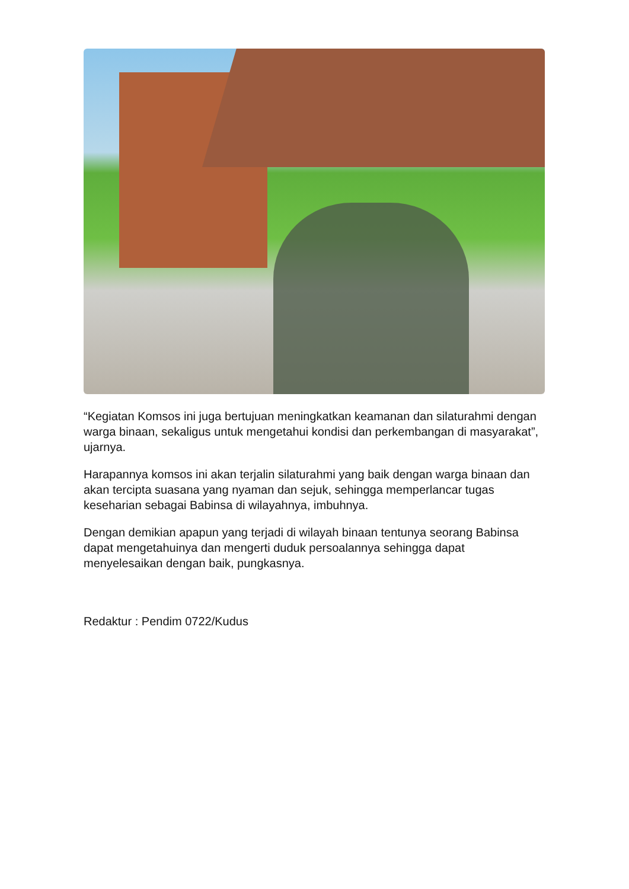“Kegiatan Komsos ini juga bertujuan meningkatkan keamanan dan silaturahmi dengan warga binaan, sekaligus untuk mengetahui kondisi dan perkembangan di masyarakat”, ujarnya.
Harapannya komsos ini akan terjalin silaturahmi yang baik dengan warga binaan dan akan tercipta suasana yang nyaman dan sejuk, sehingga memperlancar tugas keseharian sebagai Babinsa di wilayahnya, imbuhnya.
Dengan demikian apapun yang terjadi di wilayah binaan tentunya seorang Babinsa dapat mengetahuinya dan mengerti duduk persoalannya sehingga dapat menyelesaikan dengan baik, pungkasnya.
Redaktur : Pendim 0722/Kudus